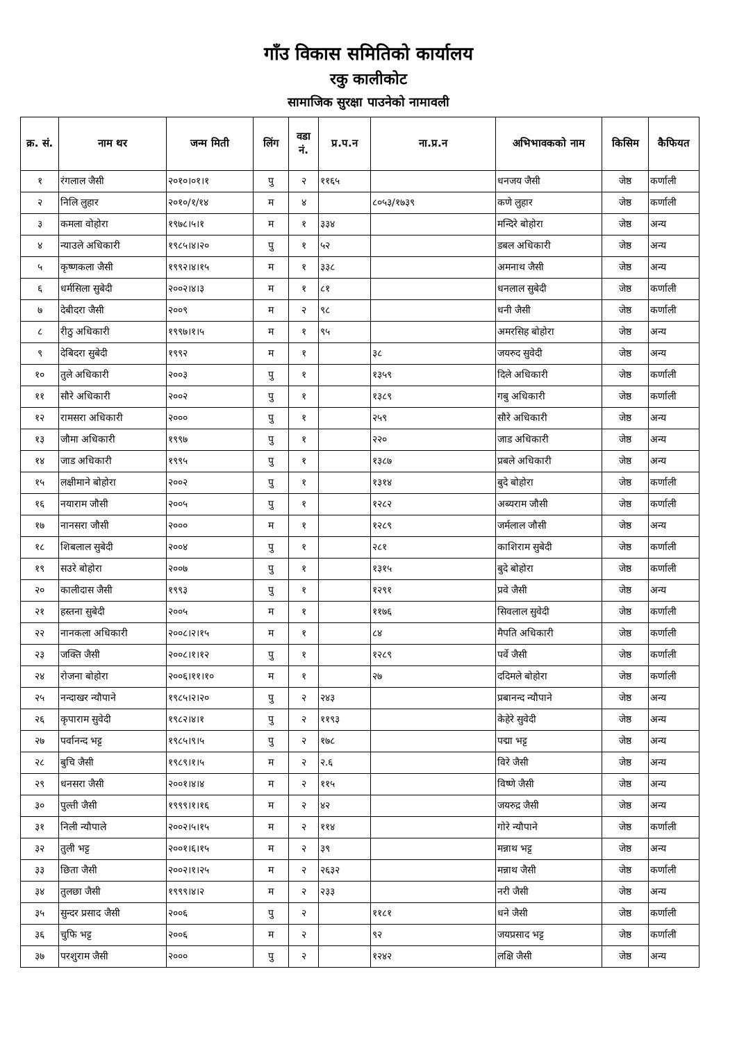गाँउ विकास समितिको कार्यालय
रकु कालीकोट
सामाजिक सुरक्षा पाउनेको नामावली
| क्र. सं. | नाम थर | जन्म मिती | लिंग | वडा नं. | प्र.प.न | ना.प्र.न | अभिभावकको नाम | किसिम | कैफियत |
| --- | --- | --- | --- | --- | --- | --- | --- | --- | --- |
| १ | रंगलाल जैसी | २०१०।०१।१ | पु | २ | ११६५ | | धनजय जैसी | जेष्ठ | कर्णाली |
| २ | निलि लुहार | २०१०/१/१४ | म | ४ | | ८०५३/१७३९ | कणे लुहार | जेष्ठ | कर्णाली |
| ३ | कमला वोहोरा | १९७८।५।१ | म | १ | ३३४ | | मन्दिरे बोहोरा | जेष्ठ | अन्य |
| ४ | न्याउले अधिकारी | १९८५।४।२० | पु | १ | ५२ | | डबल अधिकारी | जेष्ठ | अन्य |
| ५ | कृष्णकला जैसी | १९९२।४।१५ | म | १ | ३३८ | | अमनाथ जैसी | जेष्ठ | अन्य |
| ६ | धर्मसिला सुबेदी | २००२।४।३ | म | १ | ८१ | | धनलाल सुबेदी | जेष्ठ | कर्णाली |
| ७ | देबीदरा जैसी | २००९ | म | २ | ९८ | | धनी जैसी | जेष्ठ | कर्णाली |
| ८ | रीठु अधिकारी | १९९७।१।५ | म | १ | ९५ | | अमरसिह बोहोरा | जेष्ठ | अन्य |
| ९ | देबिदरा सुबेदी | १९९२ | म | १ | | ३८ | जयरुद सुवेदी | जेष्ठ | अन्य |
| १० | तुले अधिकारी | २००३ | पु | १ | | १३५९ | दिले अधिकारी | जेष्ठ | कर्णाली |
| ११ | सौरे अधिकारी | २००२ | पु | १ | | १३८९ | गबु अधिकारी | जेष्ठ | कर्णाली |
| १२ | रामसरा अधिकारी | २००० | पु | १ | | २५९ | सौरे अधिकारी | जेष्ठ | अन्य |
| १३ | जौमा अधिकारी | १९९७ | पु | १ | | २२० | जाड अधिकारी | जेष्ठ | अन्य |
| १४ | जाड अधिकारी | १९९५ | पु | १ | | १३८७ | प्रबले अधिकारी | जेष्ठ | अन्य |
| १५ | लक्षीमाने बोहोरा | २००२ | पु | १ | | १३१४ | बुदे बोहोरा | जेष्ठ | कर्णाली |
| १६ | नयाराम जौसी | २००५ | पु | १ | | १२८२ | अब्यराम जौसी | जेष्ठ | कर्णाली |
| १७ | नानसरा जौसी | २००० | म | १ | | १२८९ | जर्मलाल जौसी | जेष्ठ | अन्य |
| १८ | शिबलाल सुबेदी | २००४ | पु | १ | | २८१ | काशिराम सुबेदी | जेष्ठ | कर्णाली |
| १९ | सउरे बोहोरा | २००७ | पु | १ | | १३१५ | बुदे बोहोरा | जेष्ठ | कर्णाली |
| २० | कालीदास जैसी | १९९३ | पु | १ | | १२९१ | प्रवे जैसी | जेष्ठ | अन्य |
| २१ | हस्तना सुबेदी | २००५ | म | १ | | ११७६ | सिवलाल सुवेदी | जेष्ठ | कर्णाली |
| २२ | नानकला अधिकारी | २००८।२।१५ | म | १ | | ८४ | मैपति अधिकारी | जेष्ठ | कर्णाली |
| २३ | जक्ति जैसी | २००८।१।१२ | पु | १ | | १२८९ | पर्वे जैसी | जेष्ठ | कर्णाली |
| २४ | रोजना बोहोरा | २००६।११।१० | म | १ | | २७ | ददिमले बोहोरा | जेष्ठ | कर्णाली |
| २५ | नन्दाखर न्यौपाने | १९८५।२।२० | पु | २ | २४३ | | प्रबानन्द न्यौपाने | जेष्ठ | अन्य |
| २६ | कृपाराम सुवेदी | १९८२।४।१ | पु | २ | ११९३ | | केहेरे सुवेदी | जेष्ठ | अन्य |
| २७ | पर्वानन्द भट्ट | १९८५।९।५ | पु | २ | १७८ | | पद्मा भट्ट | जेष्ठ | अन्य |
| २८ | बुचि जैसी | १९८९।१।५ | म | २ | २.६ | | विरे जैसी | जेष्ठ | अन्य |
| २९ | धनसरा जैसी | २००१।४।४ | म | २ | ११५ | | विष्णे जैसी | जेष्ठ | अन्य |
| ३० | पुल्ती जैसी | १९९९।१।१६ | म | २ | ४२ | | जयरुद्र जैसी | जेष्ठ | अन्य |
| ३१ | निली न्यौपाले | २००२।५।१५ | म | २ | ११४ | | गोरे न्यौपाने | जेष्ठ | कर्णाली |
| ३२ | तुली भट्ट | २००१।६।१५ | म | २ | ३९ | | मन्नाथ भट्ट | जेष्ठ | अन्य |
| ३३ | छिता जैसी | २००२।१।२५ | म | २ | २६३२ | | मन्नाथ जैसी | जेष्ठ | कर्णाली |
| ३४ | तुलछा जैसी | १९९९।४।२ | म | २ | २३३ | | नरी जैसी | जेष्ठ | अन्य |
| ३५ | सुन्दर प्रसाद जैसी | २००६ | पु | २ | | ११८१ | धने जैसी | जेष्ठ | कर्णाली |
| ३६ | चुफि भट्ट | २००६ | म | २ | | ९२ | जयप्रसाद भट्ट | जेष्ठ | कर्णाली |
| ३७ | परशुराम जैसी | २००० | पु | २ | | १२४२ | लक्षि जैसी | जेष्ठ | अन्य |